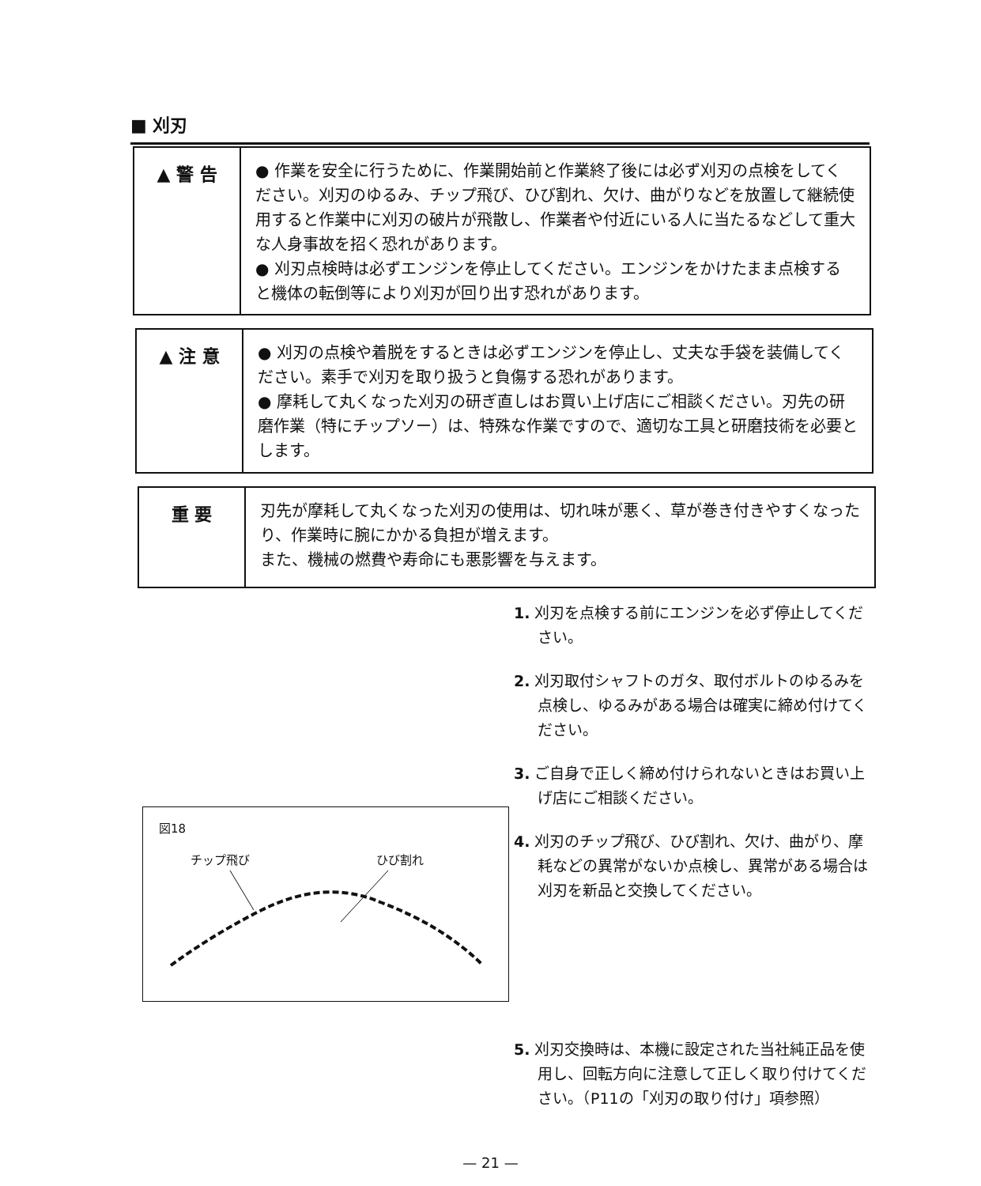■ 刈刃
▲ 警 告
● 作業を安全に行うために、作業開始前と作業終了後には必ず刈刃の点検をしてください。刈刃のゆるみ、チップ飛び、ひび割れ、欠け、曲がりなどを放置して継続使用すると作業中に刈刃の破片が飛散し、作業者や付近にいる人に当たるなどして重大な人身事故を招く恐れがあります。
● 刈刃点検時は必ずエンジンを停止してください。エンジンをかけたまま点検すると機体の転倒等により刈刃が回り出す恐れがあります。
▲ 注 意
● 刈刃の点検や着脱をするときは必ずエンジンを停止し、丈夫な手袋を装備してください。素手で刈刃を取り扱うと負傷する恐れがあります。
● 摩耗して丸くなった刈刃の研ぎ直しはお買い上げ店にご相談ください。刃先の研磨作業（特にチップソー）は、特殊な作業ですので、適切な工具と研磨技術を必要とします。
重 要
刃先が摩耗して丸くなった刈刃の使用は、切れ味が悪く、草が巻き付きやすくなったり、作業時に腕にかかる負担が増えます。
また、機械の燃費や寿命にも悪影響を与えます。
1. 刈刃を点検する前にエンジンを必ず停止してください。
2. 刈刃取付シャフトのガタ、取付ボルトのゆるみを点検し、ゆるみがある場合は確実に締め付けてください。
3. ご自身で正しく締め付けられないときはお買い上げ店にご相談ください。
4. 刈刃のチップ飛び、ひび割れ、欠け、曲がり、摩耗などの異常がないか点検し、異常がある場合は刈刃を新品と交換してください。
5. 刈刃交換時は、本機に設定された当社純正品を使用し、回転方向に注意して正しく取り付けてください。（P11の「刈刃の取り付け」項参照）
図18
チップ飛び ひび割れ
— 21 —